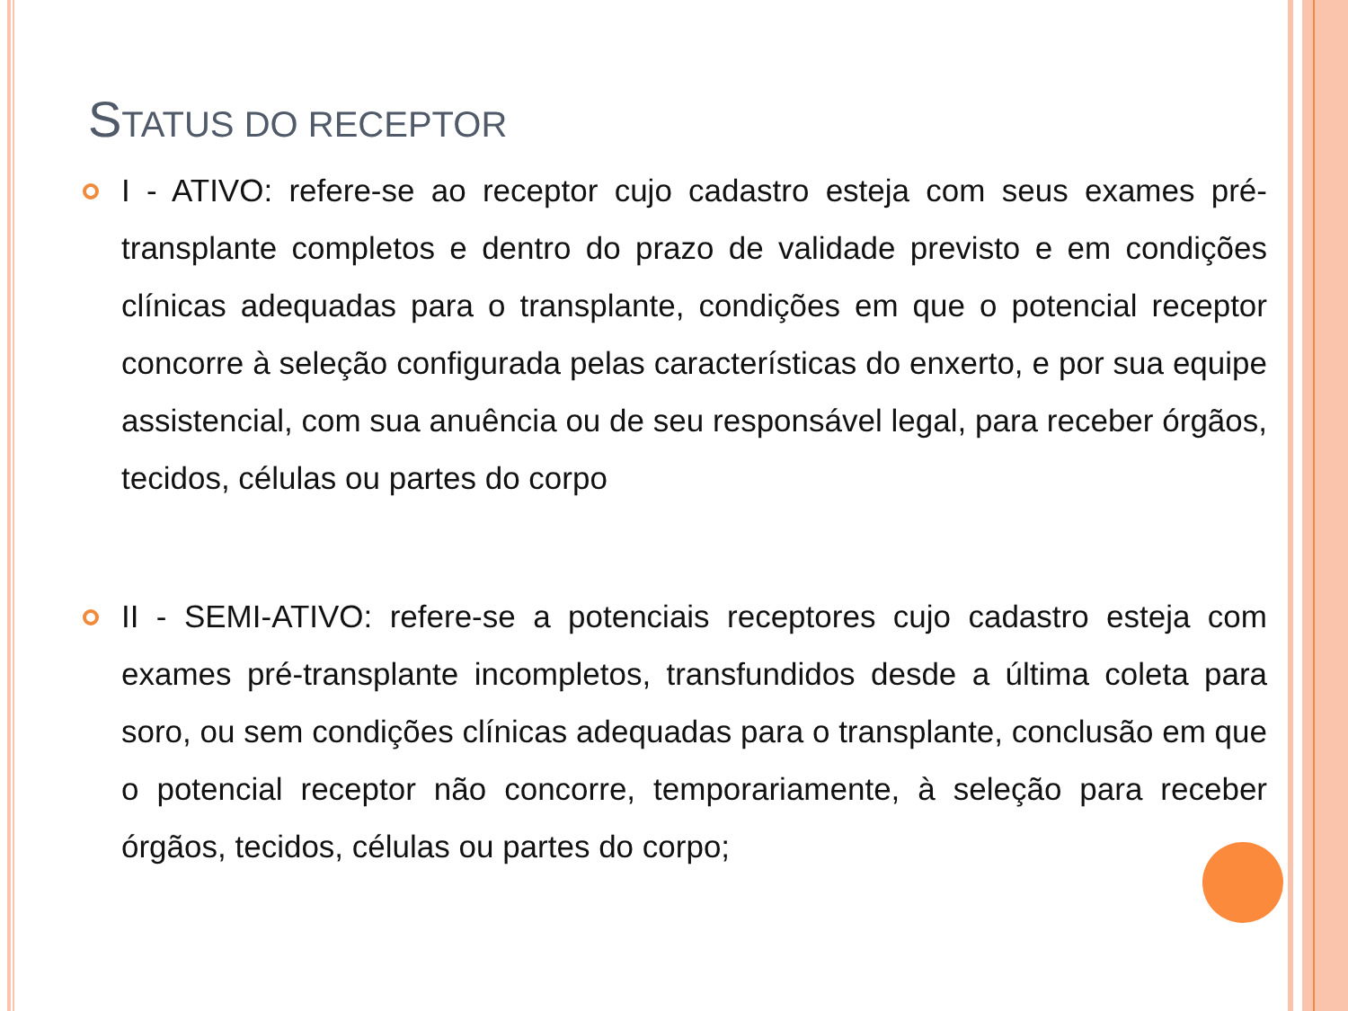STATUS DO RECEPTOR
I - ATIVO: refere-se ao receptor cujo cadastro esteja com seus exames pré-transplante completos e dentro do prazo de validade previsto e em condições clínicas adequadas para o transplante, condições em que o potencial receptor concorre à seleção configurada pelas características do enxerto, e por sua equipe assistencial, com sua anuência ou de seu responsável legal, para receber órgãos, tecidos, células ou partes do corpo
II - SEMI-ATIVO: refere-se a potenciais receptores cujo cadastro esteja com exames pré-transplante incompletos, transfundidos desde a última coleta para soro, ou sem condições clínicas adequadas para o transplante, conclusão em que o potencial receptor não concorre, temporariamente, à seleção para receber órgãos, tecidos, células ou partes do corpo;